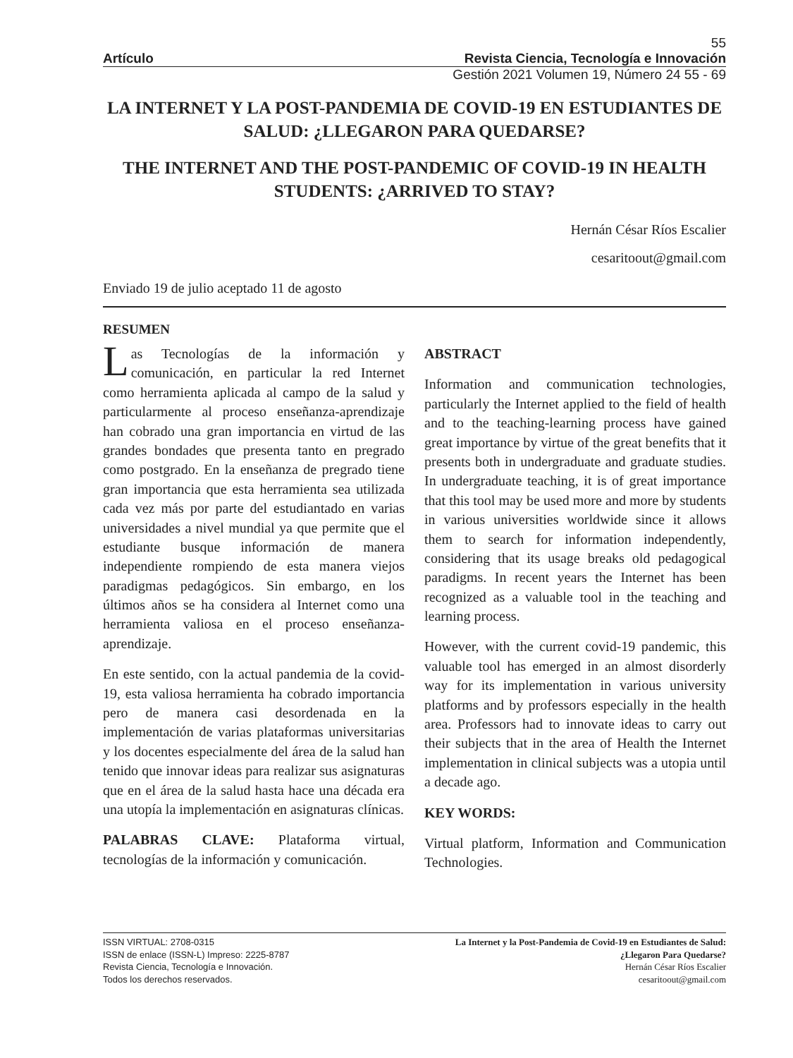55
Artículo Revista Ciencia, Tecnología e Innovación
Gestión 2021 Volumen 19, Número 24 55 - 69
LA INTERNET Y LA POST-PANDEMIA DE COVID-19 EN ESTUDIANTES DE SALUD: ¿LLEGARON PARA QUEDARSE?
THE INTERNET AND THE POST-PANDEMIC OF COVID-19 IN HEALTH STUDENTS: ¿ARRIVED TO STAY?
Hernán César Ríos Escalier
cesaritoout@gmail.com
Enviado 19 de julio aceptado 11 de agosto
RESUMEN
Las Tecnologías de la información y comunicación, en particular la red Internet como herramienta aplicada al campo de la salud y particularmente al proceso enseñanza-aprendizaje han cobrado una gran importancia en virtud de las grandes bondades que presenta tanto en pregrado como postgrado. En la enseñanza de pregrado tiene gran importancia que esta herramienta sea utilizada cada vez más por parte del estudiantado en varias universidades a nivel mundial ya que permite que el estudiante busque información de manera independiente rompiendo de esta manera viejos paradigmas pedagógicos. Sin embargo, en los últimos años se ha considera al Internet como una herramienta valiosa en el proceso enseñanza-aprendizaje.
En este sentido, con la actual pandemia de la covid-19, esta valiosa herramienta ha cobrado importancia pero de manera casi desordenada en la implementación de varias plataformas universitarias y los docentes especialmente del área de la salud han tenido que innovar ideas para realizar sus asignaturas que en el área de la salud hasta hace una década era una utopía la implementación en asignaturas clínicas.
PALABRAS CLAVE: Plataforma virtual, tecnologías de la información y comunicación.
ABSTRACT
Information and communication technologies, particularly the Internet applied to the field of health and to the teaching-learning process have gained great importance by virtue of the great benefits that it presents both in undergraduate and graduate studies. In undergraduate teaching, it is of great importance that this tool may be used more and more by students in various universities worldwide since it allows them to search for information independently, considering that its usage breaks old pedagogical paradigms. In recent years the Internet has been recognized as a valuable tool in the teaching and learning process.
However, with the current covid-19 pandemic, this valuable tool has emerged in an almost disorderly way for its implementation in various university platforms and by professors especially in the health area. Professors had to innovate ideas to carry out their subjects that in the area of Health the Internet implementation in clinical subjects was a utopia until a decade ago.
KEY WORDS:
Virtual platform, Information and Communication Technologies.
ISSN VIRTUAL: 2708-0315
ISSN de enlace (ISSN-L) Impreso: 2225-8787
Revista Ciencia, Tecnología e Innovación.
Todos los derechos reservados.
La Internet y la Post-Pandemia de Covid-19 en Estudiantes de Salud:
¿Llegaron Para Quedarse?
Hernán César Ríos Escalier
cesaritoout@gmail.com